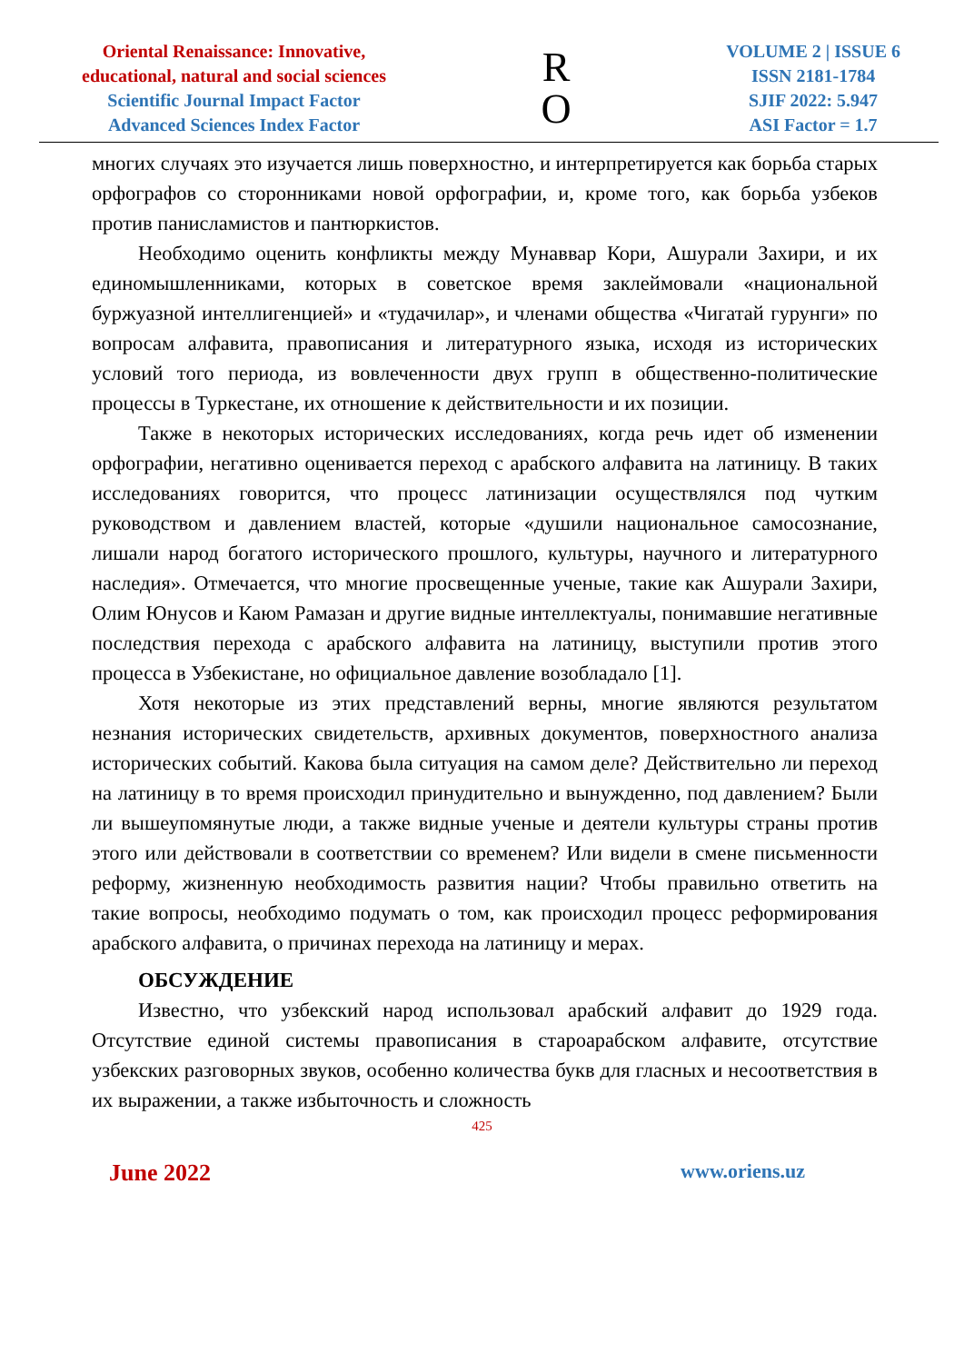Oriental Renaissance: Innovative,
educational, natural and social sciences
Scientific Journal Impact Factor
Advanced Sciences Index Factor
R
O
VOLUME 2 | ISSUE 6
ISSN 2181-1784
SJIF 2022: 5.947
ASI Factor = 1.7
многих случаях это изучается лишь поверхностно, и интерпретируется как борьба старых орфографов со сторонниками новой орфографии, и, кроме того, как борьба узбеков против панисламистов и пантюркистов.
Необходимо оценить конфликты между Мунаввар Кори, Ашурали Захири, и их единомышленниками, которых в советское время заклеймовали «национальной буржуазной интеллигенцией» и «тудачилар», и членами общества «Чигатай гурунги» по вопросам алфавита, правописания и литературного языка, исходя из исторических условий того периода, из вовлеченности двух групп в общественно-политические процессы в Туркестане, их отношение к действительности и их позиции.
Также в некоторых исторических исследованиях, когда речь идет об изменении орфографии, негативно оценивается переход с арабского алфавита на латиницу. В таких исследованиях говорится, что процесс латинизации осуществлялся под чутким руководством и давлением властей, которые «душили национальное самосознание, лишали народ богатого исторического прошлого, культуры, научного и литературного наследия». Отмечается, что многие просвещенные ученые, такие как Ашурали Захири, Олим Юнусов и Каюм Рамазан и другие видные интеллектуалы, понимавшие негативные последствия перехода с арабского алфавита на латиницу, выступили против этого процесса в Узбекистане, но официальное давление возобладало [1].
Хотя некоторые из этих представлений верны, многие являются результатом незнания исторических свидетельств, архивных документов, поверхностного анализа исторических событий. Какова была ситуация на самом деле? Действительно ли переход на латиницу в то время происходил принудительно и вынужденно, под давлением? Были ли вышеупомянутые люди, а также видные ученые и деятели культуры страны против этого или действовали в соответствии со временем? Или видели в смене письменности реформу, жизненную необходимость развития нации? Чтобы правильно ответить на такие вопросы, необходимо подумать о том, как происходил процесс реформирования арабского алфавита, о причинах перехода на латиницу и мерах.
ОБСУЖДЕНИЕ
Известно, что узбекский народ использовал арабский алфавит до 1929 года. Отсутствие единой системы правописания в староарабском алфавите, отсутствие узбекских разговорных звуков, особенно количества букв для гласных и несоответствия в их выражении, а также избыточность и сложность
425
June 2022 www.oriens.uz